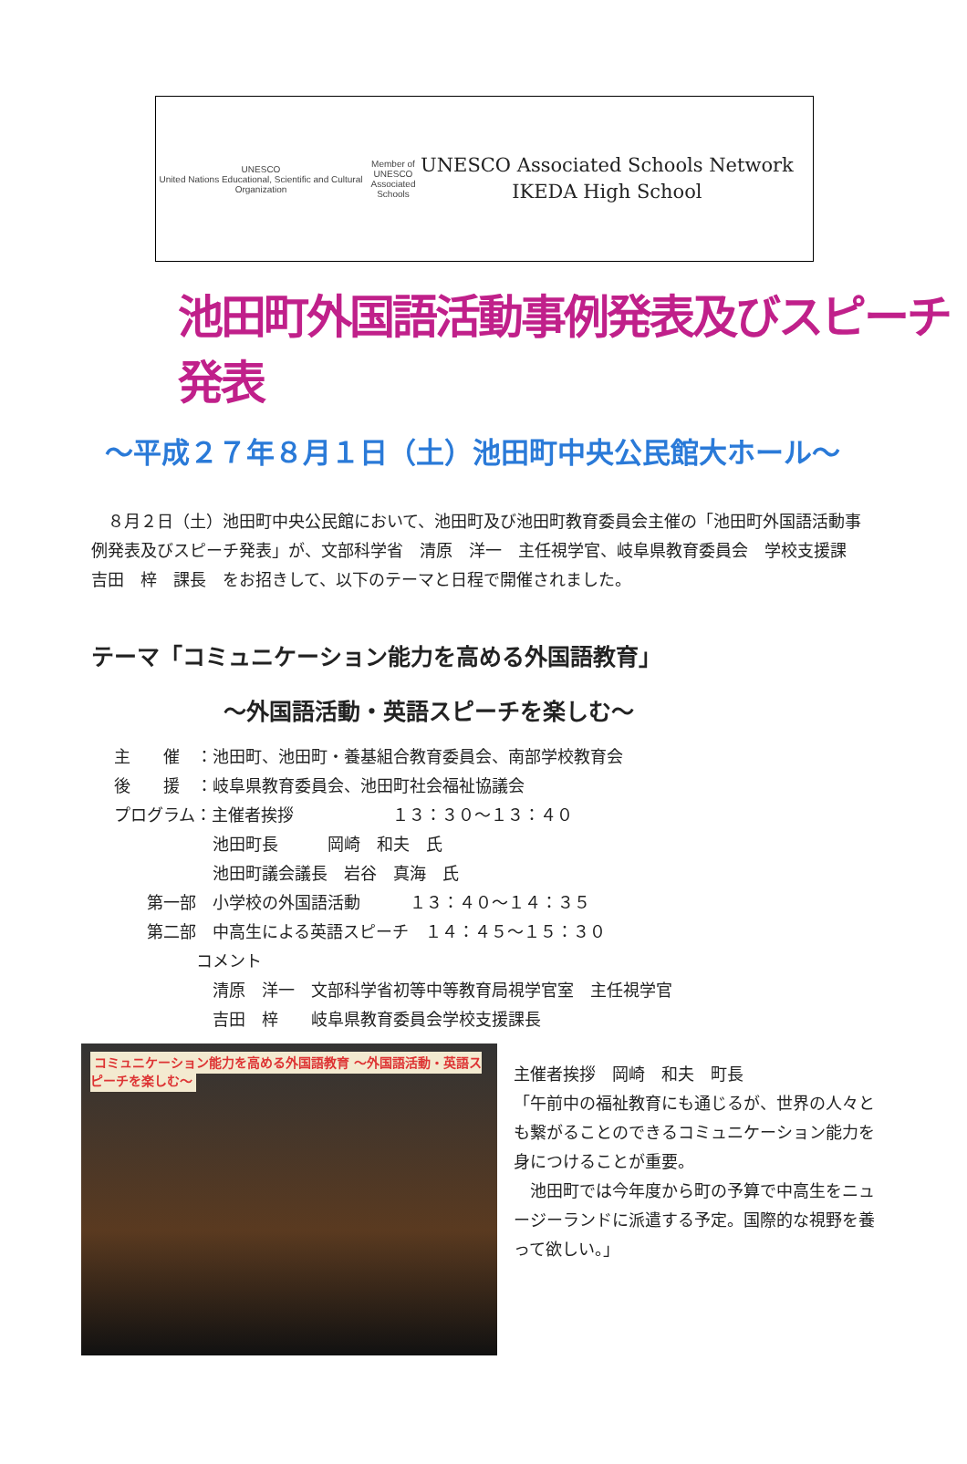UNESCO
United Nations Educational, Scientific and Cultural Organization
Member of
UNESCO Associated Schools
UNESCO Associated Schools Network
IKEDA High School
池田町外国語活動事例発表及びスピーチ発表
～平成２７年８月１日（土）池田町中央公民館大ホール～
８月２日（土）池田町中央公民館において、池田町及び池田町教育委員会主催の「池田町外国語活動事例発表及びスピーチ発表」が、文部科学省　清原　洋一　主任視学官、岐阜県教育委員会　学校支援課　吉田　梓　課長　をお招きして、以下のテーマと日程で開催されました。
テーマ「コミュニケーション能力を高める外国語教育」
～外国語活動・英語スピーチを楽しむ～
主　　催　：池田町、池田町・養基組合教育委員会、南部学校教育会 後　　援　：岐阜県教育委員会、池田町社会福祉協議会 プログラム：主催者挨拶　　　　　　１３：３０～１３：４０ 　　　　　　池田町長　　　岡崎　和夫　氏 　　　　　　池田町議会議長　岩谷　真海　氏 　　第一部　小学校の外国語活動　　　１３：４０～１４：３５ 　　第二部　中高生による英語スピーチ　１４：４５～１５：３０ 　　　　　コメント 　　　　　　清原　洋一　文部科学省初等中等教育局視学官室　主任視学官 　　　　　　吉田　梓　　岐阜県教育委員会学校支援課長
コミュニケーション能力を高める外国語教育 ～外国語活動・英語スピーチを楽しむ～
主催者挨拶　岡崎　和夫　町長
「午前中の福祉教育にも通じるが、世界の人々とも繋がることのできるコミュニケーション能力を身につけることが重要。
　池田町では今年度から町の予算で中高生をニュージーランドに派遣する予定。国際的な視野を養って欲しい。」